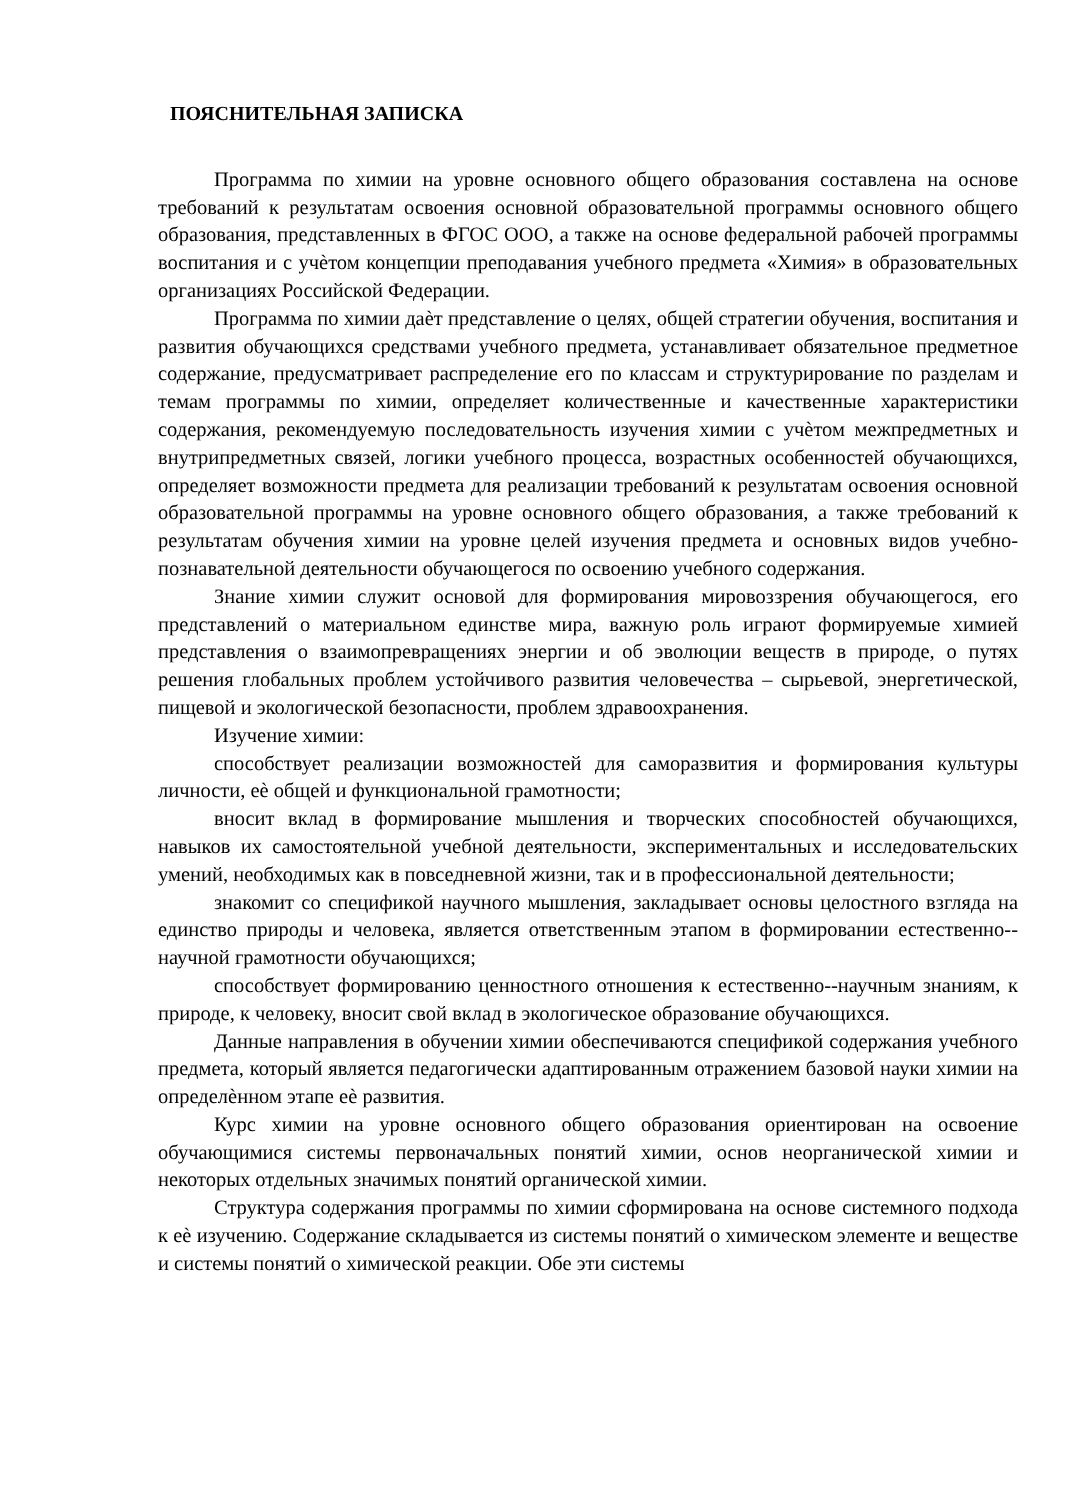ПОЯСНИТЕЛЬНАЯ ЗАПИСКА
Программа по химии на уровне основного общего образования составлена на основе требований к результатам освоения основной образовательной программы основного общего образования, представленных в ФГОС ООО, а также на основе федеральной рабочей программы воспитания и с учѐтом концепции преподавания учебного предмета «Химия» в образовательных организациях Российской Федерации.
Программа по химии даѐт представление о целях, общей стратегии обучения, воспитания и развития обучающихся средствами учебного предмета, устанавливает обязательное предметное содержание, предусматривает распределение его по классам и структурирование по разделам и темам программы по химии, определяет количественные и качественные характеристики содержания, рекомендуемую последовательность изучения химии с учѐтом межпредметных и внутрипредметных связей, логики учебного процесса, возрастных особенностей обучающихся, определяет возможности предмета для реализации требований к результатам освоения основной образовательной программы на уровне основного общего образования, а также требований к результатам обучения химии на уровне целей изучения предмета и основных видов учебно-познавательной деятельности обучающегося по освоению учебного содержания.
Знание химии служит основой для формирования мировоззрения обучающегося, его представлений о материальном единстве мира, важную роль играют формируемые химией представления о взаимопревращениях энергии и об эволюции веществ в природе, о путях решения глобальных проблем устойчивого развития человечества – сырьевой, энергетической, пищевой и экологической безопасности, проблем здравоохранения.
Изучение химии:
способствует реализации возможностей для саморазвития и формирования культуры личности, еѐ общей и функциональной грамотности;
вносит вклад в формирование мышления и творческих способностей обучающихся, навыков их самостоятельной учебной деятельности, экспериментальных и исследовательских умений, необходимых как в повседневной жизни, так и в профессиональной деятельности;
знакомит со спецификой научного мышления, закладывает основы целостного взгляда на единство природы и человека, является ответственным этапом в формировании естественно--научной грамотности обучающихся;
способствует формированию ценностного отношения к естественно--научным знаниям, к природе, к человеку, вносит свой вклад в экологическое образование обучающихся.
Данные направления в обучении химии обеспечиваются спецификой содержания учебного предмета, который является педагогически адаптированным отражением базовой науки химии на определѐнном этапе еѐ развития.
Курс химии на уровне основного общего образования ориентирован на освоение обучающимися системы первоначальных понятий химии, основ неорганической химии и некоторых отдельных значимых понятий органической химии.
Структура содержания программы по химии сформирована на основе системного подхода к еѐ изучению. Содержание складывается из системы понятий о химическом элементе и веществе и системы понятий о химической реакции. Обе эти системы